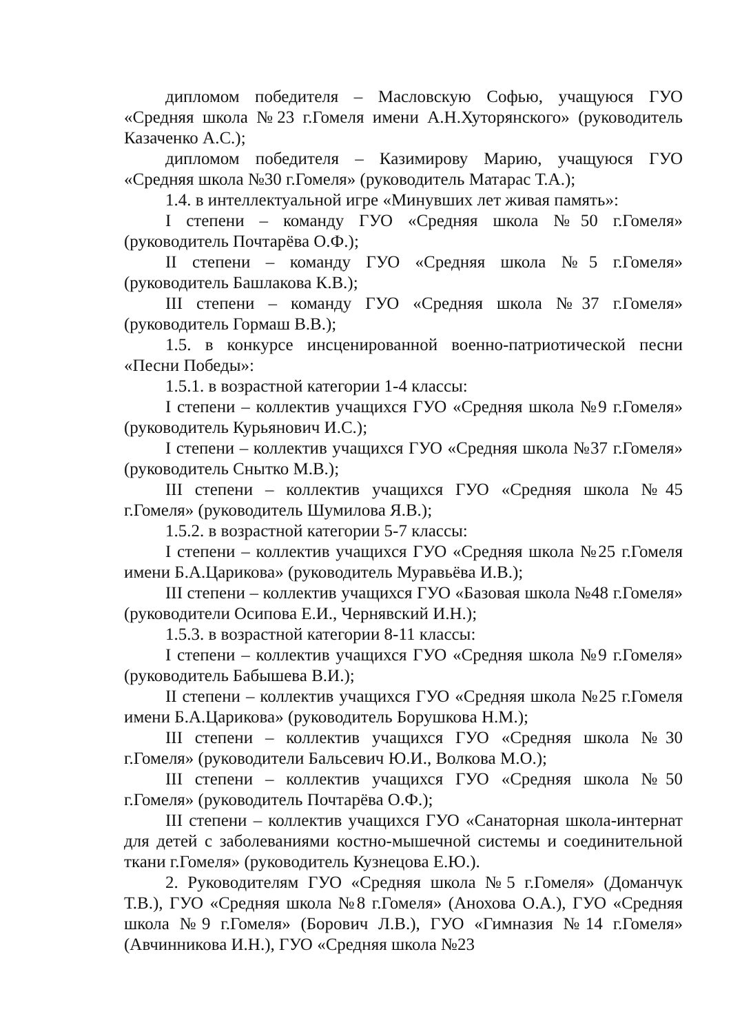дипломом победителя – Масловскую Софью, учащуюся ГУО «Средняя школа №23 г.Гомеля имени А.Н.Хуторянского» (руководитель Казаченко А.С.);
дипломом победителя – Казимирову Марию, учащуюся ГУО «Средняя школа №30 г.Гомеля» (руководитель Матарас Т.А.);
1.4. в интеллектуальной игре «Минувших лет живая память»:
I степени – команду ГУО «Средняя школа №50 г.Гомеля» (руководитель Почтарёва О.Ф.);
II степени – команду ГУО «Средняя школа №5 г.Гомеля» (руководитель Башлакова К.В.);
III степени – команду ГУО «Средняя школа №37 г.Гомеля» (руководитель Гормаш В.В.);
1.5. в конкурсе инсценированной военно-патриотической песни «Песни Победы»:
1.5.1. в возрастной категории 1-4 классы:
I степени – коллектив учащихся ГУО «Средняя школа №9 г.Гомеля» (руководитель Курьянович И.С.);
I степени – коллектив учащихся ГУО «Средняя школа №37 г.Гомеля» (руководитель Снытко М.В.);
III степени – коллектив учащихся ГУО «Средняя школа №45 г.Гомеля» (руководитель Шумилова Я.В.);
1.5.2. в возрастной категории 5-7 классы:
I степени – коллектив учащихся ГУО «Средняя школа №25 г.Гомеля имени Б.А.Царикова» (руководитель Муравьёва И.В.);
III степени – коллектив учащихся ГУО «Базовая школа №48 г.Гомеля» (руководители Осипова Е.И., Чернявский И.Н.);
1.5.3. в возрастной категории 8-11 классы:
I степени – коллектив учащихся ГУО «Средняя школа №9 г.Гомеля» (руководитель Бабышева В.И.);
II степени – коллектив учащихся ГУО «Средняя школа №25 г.Гомеля имени Б.А.Царикова» (руководитель Борушкова Н.М.);
III степени – коллектив учащихся ГУО «Средняя школа №30 г.Гомеля» (руководители Бальсевич Ю.И., Волкова М.О.);
III степени – коллектив учащихся ГУО «Средняя школа №50 г.Гомеля» (руководитель Почтарёва О.Ф.);
III степени – коллектив учащихся ГУО «Санаторная школа-интернат для детей с заболеваниями костно-мышечной системы и соединительной ткани г.Гомеля» (руководитель Кузнецова Е.Ю.).
2. Руководителям ГУО «Средняя школа №5 г.Гомеля» (Доманчук Т.В.), ГУО «Средняя школа №8 г.Гомеля» (Анохова О.А.), ГУО «Средняя школа №9 г.Гомеля» (Борович Л.В.), ГУО «Гимназия №14 г.Гомеля» (Авчинникова И.Н.), ГУО «Средняя школа №23